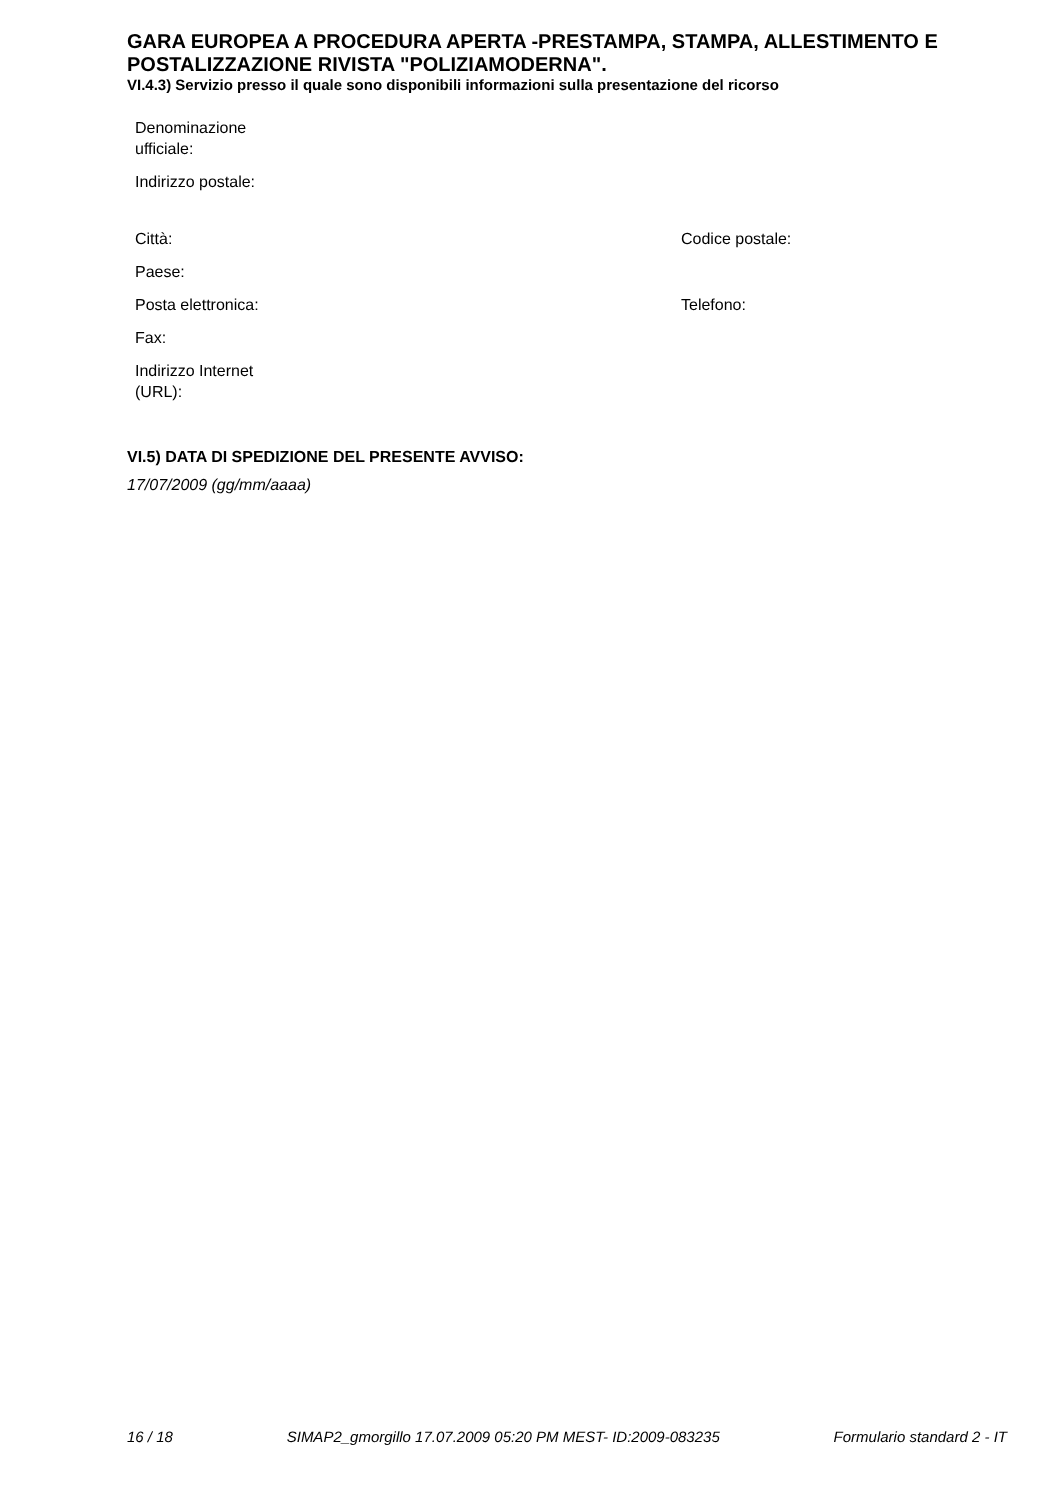GARA EUROPEA A PROCEDURA APERTA -PRESTAMPA, STAMPA, ALLESTIMENTO E POSTALIZZAZIONE RIVISTA "POLIZIAMODERNA".
VI.4.3) Servizio presso il quale sono disponibili informazioni sulla presentazione del ricorso
| Denominazione ufficiale: | | |
| Indirizzo postale: | | |
| Città: | | Codice postale: |
| Paese: | | |
| Posta elettronica: | | Telefono: |
| Fax: | | |
| Indirizzo Internet (URL): | | |
VI.5) DATA DI SPEDIZIONE DEL PRESENTE AVVISO:
17/07/2009 (gg/mm/aaaa)
16 / 18 SIMAP2_gmorgillo 17.07.2009 05:20 PM MEST- ID:2009-083235 Formulario standard 2 - IT